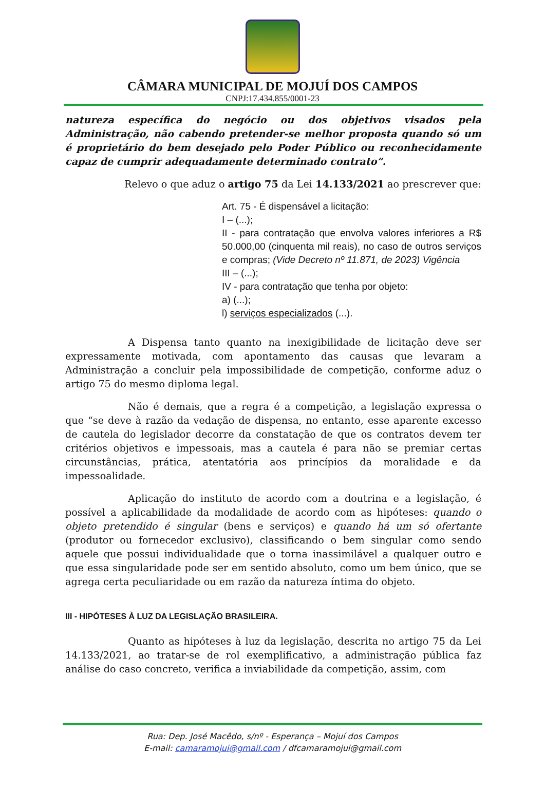CÂMARA MUNICIPAL DE MOJUÍ DOS CAMPOS
CNPJ:17.434.855/0001-23
natureza específica do negócio ou dos objetivos visados pela Administração, não cabendo pretender-se melhor proposta quando só um é proprietário do bem desejado pelo Poder Público ou reconhecidamente capaz de cumprir adequadamente determinado contrato”.
Relevo o que aduz o artigo 75 da Lei 14.133/2021 ao prescrever que:
Art. 75 - É dispensável a licitação:
I – (...);
II - para contratação que envolva valores inferiores a R$ 50.000,00 (cinquenta mil reais), no caso de outros serviços e compras; (Vide Decreto nº 11.871, de 2023) Vigência
III – (...);
IV - para contratação que tenha por objeto:
a) (...);
l) serviços especializados (...).
A Dispensa tanto quanto na inexigibilidade de licitação deve ser expressamente motivada, com apontamento das causas que levaram a Administração a concluir pela impossibilidade de competição, conforme aduz o artigo 75 do mesmo diploma legal.
Não é demais, que a regra é a competição, a legislação expressa o que “se deve à razão da vedação de dispensa, no entanto, esse aparente excesso de cautela do legislador decorre da constatação de que os contratos devem ter critérios objetivos e impessoais, mas a cautela é para não se premiar certas circunstâncias, prática, atentatória aos princípios da moralidade e da impessoalidade.
Aplicação do instituto de acordo com a doutrina e a legislação, é possível a aplicabilidade da modalidade de acordo com as hipóteses: quando o objeto pretendido é singular (bens e serviços) e quando há um só ofertante (produtor ou fornecedor exclusivo), classificando o bem singular como sendo aquele que possui individualidade que o torna inassimilável a qualquer outro e que essa singularidade pode ser em sentido absoluto, como um bem único, que se agrega certa peculiaridade ou em razão da natureza íntima do objeto.
III - HIPÓTESES À LUZ DA LEGISLAÇÃO BRASILEIRA.
Quanto as hipóteses à luz da legislação, descrita no artigo 75 da Lei 14.133/2021, ao tratar-se de rol exemplificativo, a administração pública faz análise do caso concreto, verifica a inviabilidade da competição, assim, com
Rua: Dep. José Macêdo, s/nº - Esperança – Mojuí dos Campos
E-mail: camaramojui@gmail.com / dfcamaramojui@gmail.com